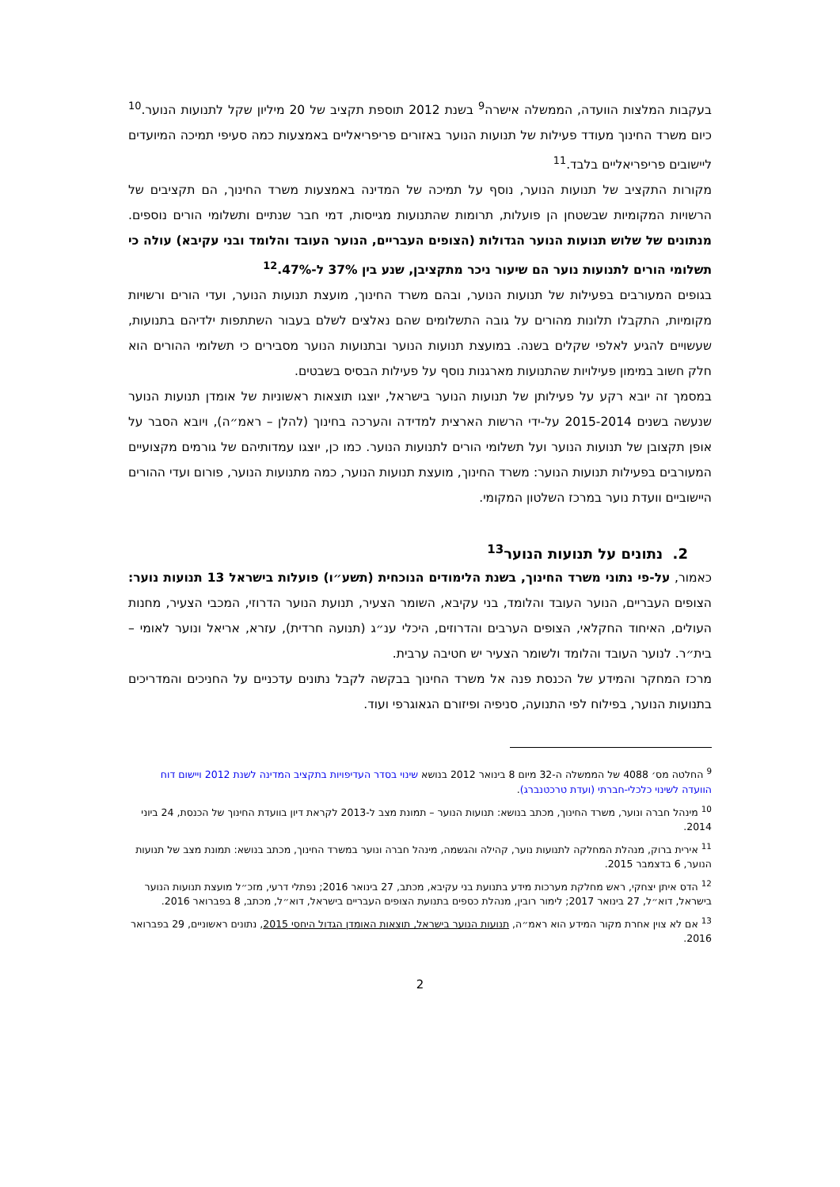בעקבות המלצות הוועדה, הממשלה אישרה<sup>9</sup> בשנת 2012 תוספת תקציב של 20 מיליון שקל לתנועות הנוער.<sup>10</sup> כיום משרד החינוך מעודד פעילות של תנועות הנוער באזורים פריפריאליים באמצעות כמה סעיפי תמיכה המיועדים ליישובים פריפריאליים בלבד.<sup>11</sup>
מקורות התקציב של תנועות הנוער, נוסף על תמיכה של המדינה באמצעות משרד החינוך, הם תקציבים של הרשויות המקומיות שבשטחן הן פועלות, תרומות שהתנועות מגייסות, דמי חבר שנתיים ותשלומי הורים נוספים. מנתונים של שלוש תנועות הנוער הגדולות (הצופים העבריים, הנוער העובד והלומד ובני עקיבא) עולה כי תשלומי הורים לתנועות נוער הם שיעור ניכר מתקציבן, שנע בין 37% ל-47%.<sup>12</sup>
בגופים המעורבים בפעילות של תנועות הנוער, ובהם משרד החינוך, מועצת תנועות הנוער, ועדי הורים ורשויות מקומיות, התקבלו תלונות מהורים על גובה התשלומים שהם נאלצים לשלם בעבור השתתפות ילדיהם בתנועות, שעשויים להגיע לאלפי שקלים בשנה. במועצת תנועות הנוער ובתנועות הנוער מסבירים כי תשלומי ההורים הוא חלק חשוב במימון פעילויות שהתנועות מארגנות נוסף על פעילות הבסיס בשבטים.
במסמך זה יובא רקע על פעילותן של תנועות הנוער בישראל, יוצגו תוצאות ראשוניות של אומדן תנועות הנוער שנעשה בשנים 2015-2014 על-ידי הרשות הארצית למדידה והערכה בחינוך (להלן – ראמ״ה), ויובא הסבר על אופן תקצובן של תנועות הנוער ועל תשלומי הורים לתנועות הנוער. כמו כן, יוצגו עמדותיהם של גורמים מקצועיים המעורבים בפעילות תנועות הנוער: משרד החינוך, מועצת תנועות הנוער, כמה מתנועות הנוער, פורום ועדי ההורים היישוביים וועדת נוער במרכז השלטון המקומי.
2. נתונים על תנועות הנוער<sup>13</sup>
כאמור, על-פי נתוני משרד החינוך, בשנת הלימודים הנוכחית (תשע״ו) פועלות בישראל 13 תנועות נוער: הצופים העבריים, הנוער העובד והלומד, בני עקיבא, השומר הצעיר, תנועת הנוער הדרוזי, המכבי הצעיר, מחנות העולים, האיחוד החקלאי, הצופים הערבים והדרוזים, היכלי ענ״ג (תנועה חרדית), עזרא, אריאל ונוער לאומי – בית״ר. לנוער העובד והלומד ולשומר הצעיר יש חטיבה ערבית.
מרכז המחקר והמידע של הכנסת פנה אל משרד החינוך בבקשה לקבל נתונים עדכניים על החניכים והמדריכים בתנועות הנוער, בפילוח לפי התנועה, סניפיה ופיזורם הגאוגרפי ועוד.
<sup>9</sup> החלטה מס׳ 4088 של הממשלה ה-32 מיום 8 בינואר 2012 בנושא שינוי בסדר העדיפויות בתקציב המדינה לשנת 2012 ויישום דוח הוועדה לשינוי כלכלי-חברתי (ועדת טרכטנברג).
<sup>10</sup> מינהל חברה ונוער, משרד החינוך, מכתב בנושא: תנועות הנוער – תמונת מצב ל-2013 לקראת דיון בוועדת החינוך של הכנסת, 24 ביוני 2014.
<sup>11</sup> אירית ברוק, מנהלת המחלקה לתנועות נוער, קהילה והגשמה, מינהל חברה ונוער במשרד החינוך, מכתב בנושא: תמונת מצב של תנועות הנוער, 6 בדצמבר 2015.
<sup>12</sup> הדס איתן יצחקי, ראש מחלקת מערכות מידע בתנועת בני עקיבא, מכתב, 27 בינואר 2016; נפתלי דרעי, מזכ״ל מועצת תנועות הנוער בישראל, דוא״ל, 27 בינואר 2017; לימור רובין, מנהלת כספים בתנועת הצופים העבריים בישראל, דוא״ל, מכתב, 8 בפברואר 2016.
<sup>13</sup> אם לא צוין אחרת מקור המידע הוא ראמ״ה, תנועות הנוער בישראל, תוצאות האומדן הגדול היחסי 2015, נתונים ראשוניים, 29 בפברואר 2016.
2